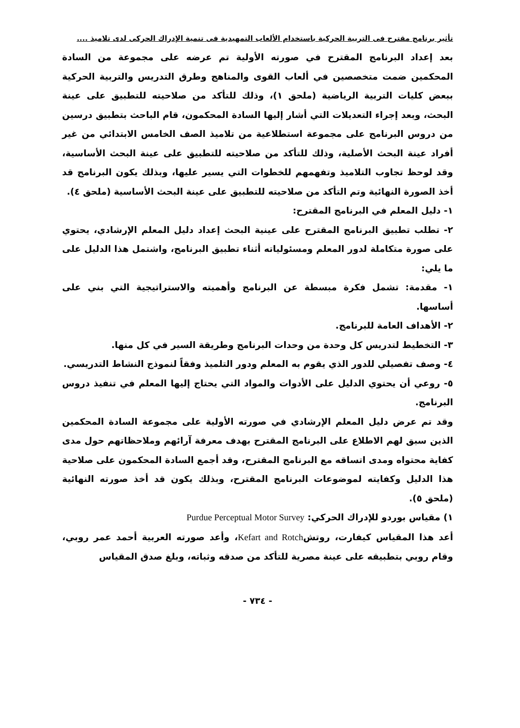تأثير برنامج مقترح فى التربية الحركية باستخدام الألعاب التمهيدية فى تنمية الإدراك الحركى لدى تلاميذ ....
بعد إعداد البرنامج المقترح في صورته الأولية تم عرضه على مجموعة من السادة المحكمين ضمت متخصصين في ألعاب القوى والمناهج وطرق التدريس والتربية الحركية ببعض كليات التربية الرياضية (ملحق ١)، وذلك للتأكد من صلاحيته للتطبيق على عينة البحث، وبعد إجراء التعديلات التي أشار إليها السادة المحكمون، قام الباحث بتطبيق درسين من دروس البرنامج على مجموعة استطلاعية من تلاميذ الصف الخامس الابتدائي من غير أفراد عينة البحث الأصلية، وذلك للتأكد من صلاحيته للتطبيق على عينة البحث الأساسية، وقد لوحظ تجاوب التلاميذ وتفهمهم للخطوات التي يسير عليها، وبذلك يكون البرنامج قد أخذ الصورة النهائية وتم التأكد من صلاحيته للتطبيق على عينة البحث الأساسية (ملحق ٤).
١- دليل المعلم في البرنامج المقترح:
٢- تطلب تطبيق البرنامج المقترح على عينية البحث إعداد دليل المعلم الإرشادي، يحتوي على صورة متكاملة لدور المعلم ومسئولياته أثناء تطبيق البرنامج، واشتمل هذا الدليل على ما يلي:
١- مقدمة: تشمل فكرة مبسطة عن البرنامج وأهميته والاستراتيجية التي بني على أساسها.
٢- الأهداف العامة للبرنامج.
٣- التخطيط لتدريس كل وحدة من وحدات البرنامج وطريقة السير في كل منها.
٤- وصف تفصيلي للدور الذي يقوم به المعلم ودور التلميذ وفقاً لنموذج النشاط التدريسي.
٥- روعي أن يحتوي الدليل على الأدوات والمواد التي يحتاج إليها المعلم في تنفيذ دروس البرنامج.
وقد تم عرض دليل المعلم الإرشادي في صورته الأولية على مجموعة السادة المحكمين الذين سبق لهم الاطلاع على البرنامج المقترح بهدف معرفة آرائهم وملاحظاتهم حول مدى كفاية محتواه ومدى اتساقه مع البرنامج المقترح، وقد أجمع السادة المحكمون على صلاحية هذا الدليل وكفايته لموضوعات البرنامج المقترح، وبذلك يكون قد أخذ صورته النهائية (ملحق ٥).
١) مقياس بوردو للإدراك الحركي: Purdue Perceptual Motor Survey
أعد هذا المقياس كيفارت، روتشKefart and Rotch، وأعد صورته العربية أحمد عمر روبي، وقام روبي بتطبيقه على عينة مصرية للتأكد من صدقه وثباته، وبلغ صدق المقياس
- ٧٣٤ -